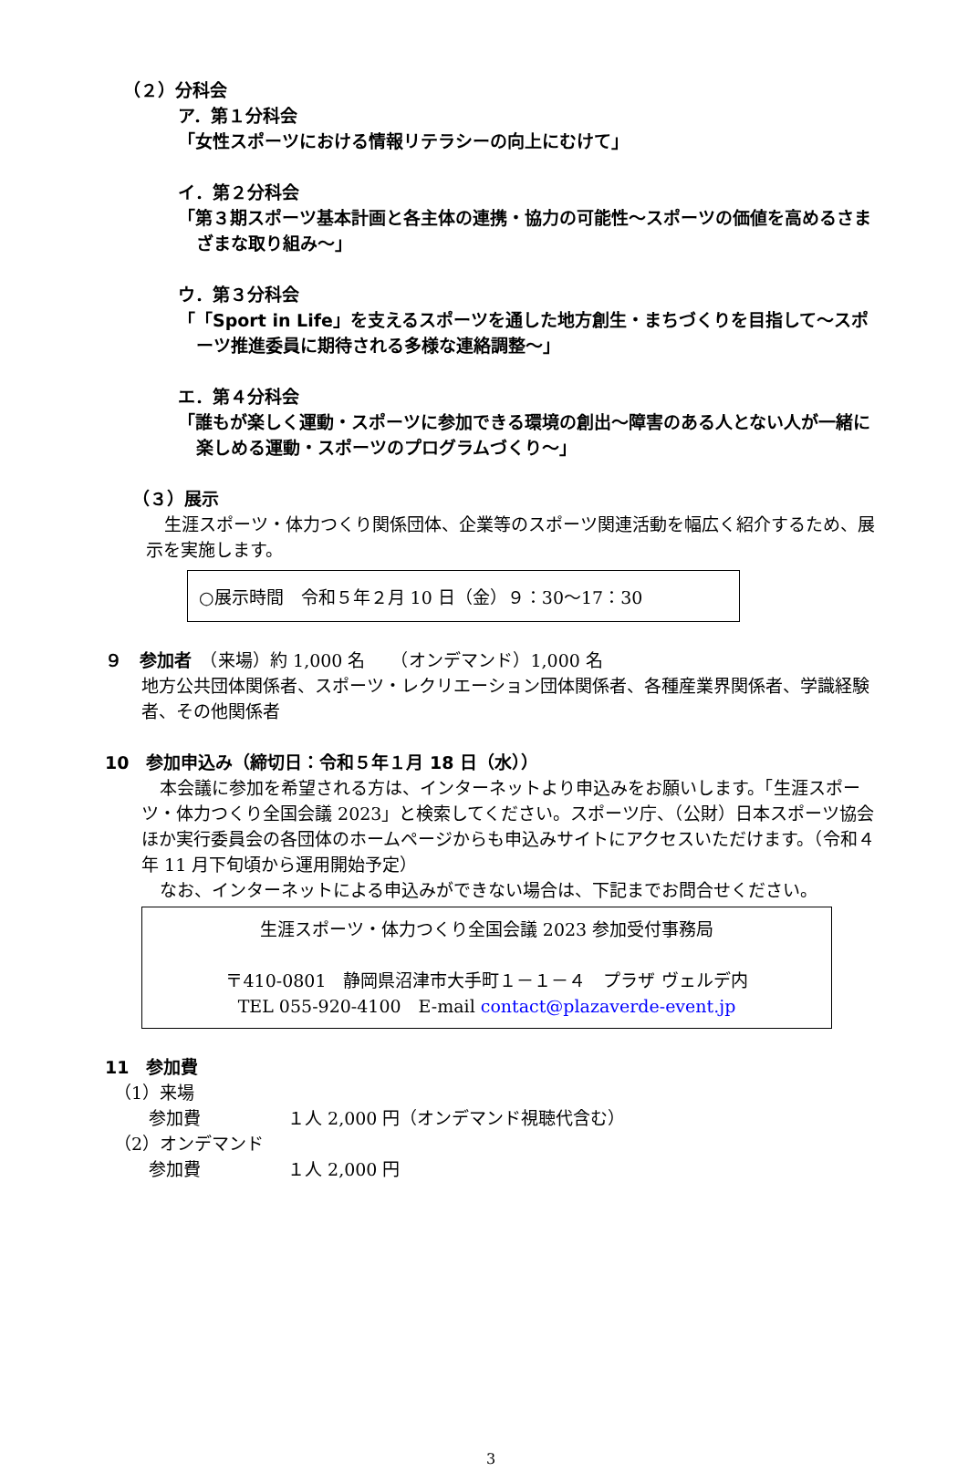（２）分科会
ア．第１分科会
「女性スポーツにおける情報リテラシーの向上にむけて」
イ．第２分科会
「第３期スポーツ基本計画と各主体の連携・協力の可能性～スポーツの価値を高めるさまざまな取り組み～」
ウ．第３分科会
「「Sport in Life」を支えるスポーツを通した地方創生・まちづくりを目指して～スポーツ推進委員に期待される多様な連絡調整～」
エ．第４分科会
「誰もが楽しく運動・スポーツに参加できる環境の創出～障害のある人とない人が一緒に楽しめる運動・スポーツのプログラムづくり～」
（３）展示
生涯スポーツ・体力つくり関係団体、企業等のスポーツ関連活動を幅広く紹介するため、展示を実施します。
○展示時間　令和５年２月 10 日（金）９：30～17：30
９　参加者　（来場）約 1,000 名　　（オンデマンド）1,000 名
地方公共団体関係者、スポーツ・レクリエーション団体関係者、各種産業界関係者、学識経験者、その他関係者
10　参加申込み（締切日：令和５年１月 18 日（水））
本会議に参加を希望される方は、インターネットより申込みをお願いします。「生涯スポーツ・体力つくり全国会議 2023」と検索してください。スポーツ庁、（公財）日本スポーツ協会ほか実行委員会の各団体のホームページからも申込みサイトにアクセスいただけます。（令和４年 11 月下旬頃から運用開始予定）
なお、インターネットによる申込みができない場合は、下記までお問合せください。
生涯スポーツ・体力つくり全国会議 2023 参加受付事務局
〒410-0801　静岡県沼津市大手町１－１－４　プラザ ヴェルデ内
TEL 055-920-4100　E-mail contact@plazaverde-event.jp
11　参加費
（1）来場
参加費　　　　　１人 2,000 円（オンデマンド視聴代含む）
（2）オンデマンド
参加費　　　　　１人 2,000 円
3